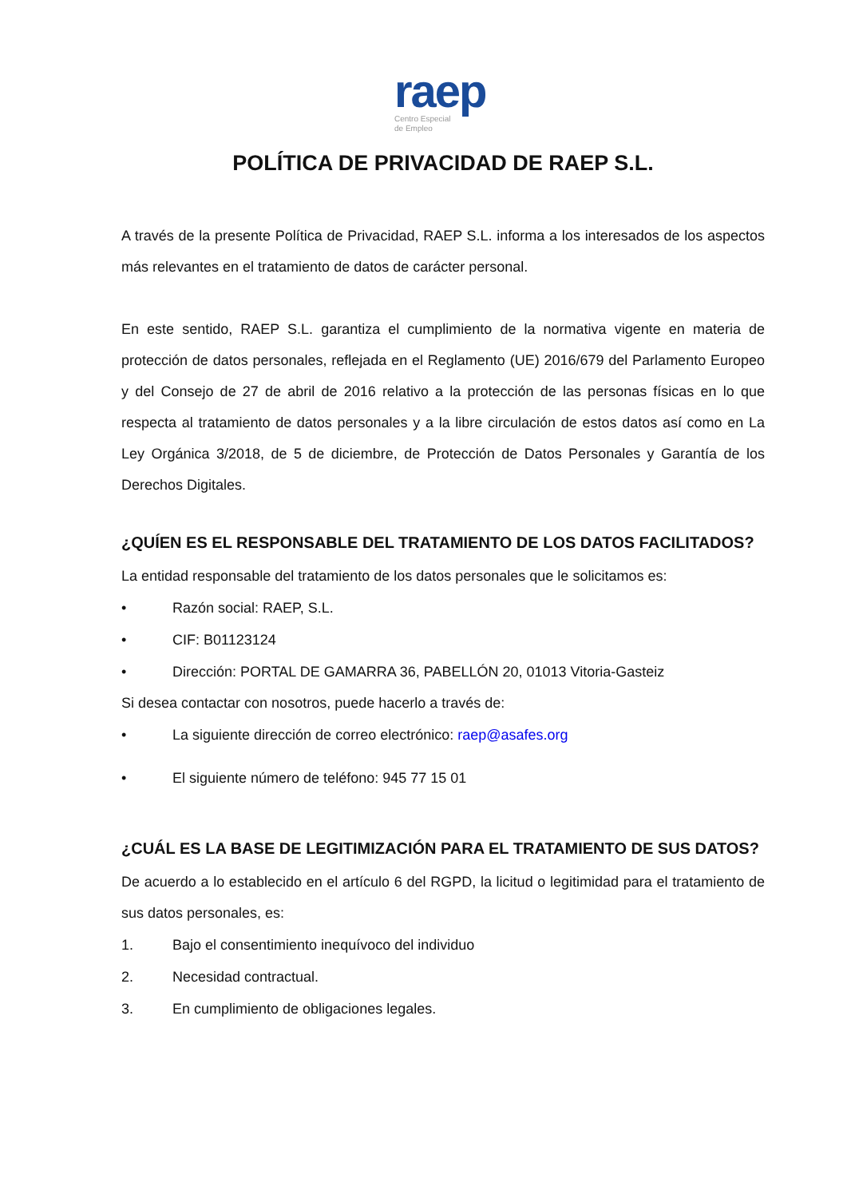raep
Centro Especial
de Empleo
POLÍTICA DE PRIVACIDAD DE RAEP S.L.
A través de la presente Política de Privacidad, RAEP S.L. informa a los interesados de los aspectos más relevantes en el tratamiento de datos de carácter personal.
En este sentido, RAEP S.L. garantiza el cumplimiento de la normativa vigente en materia de protección de datos personales, reflejada en el Reglamento (UE) 2016/679 del Parlamento Europeo y del Consejo de 27 de abril de 2016 relativo a la protección de las personas físicas en lo que respecta al tratamiento de datos personales y a la libre circulación de estos datos así como en La Ley Orgánica 3/2018, de 5 de diciembre, de Protección de Datos Personales y Garantía de los Derechos Digitales.
¿QUÍEN ES EL RESPONSABLE DEL TRATAMIENTO DE LOS DATOS FACILITADOS?
La entidad responsable del tratamiento de los datos personales que le solicitamos es:
• Razón social: RAEP, S.L.
• CIF: B01123124
• Dirección: PORTAL DE GAMARRA 36, PABELLÓN 20, 01013 Vitoria-Gasteiz
Si desea contactar con nosotros, puede hacerlo a través de:
• La siguiente dirección de correo electrónico: raep@asafes.org
• El siguiente número de teléfono: 945 77 15 01
¿CUÁL ES LA BASE DE LEGITIMIZACIÓN PARA EL TRATAMIENTO DE SUS DATOS?
De acuerdo a lo establecido en el artículo 6 del RGPD, la licitud o legitimidad para el tratamiento de sus datos personales, es:
1. Bajo el consentimiento inequívoco del individuo
2. Necesidad contractual.
3. En cumplimiento de obligaciones legales.